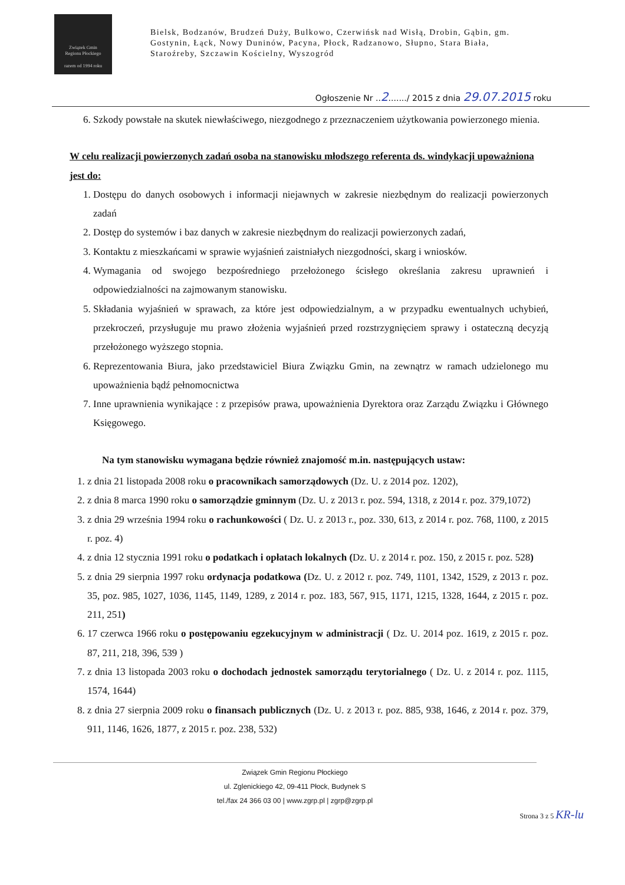Związek Gmin
Regionu Płockiego
razem od 1994 roku
Bielsk, Bodzanów, Brudzeń Duży, Bulkowo, Czerwińsk nad Wisłą, Drobin, Gąbin, gm. Gostynin, Łąck, Nowy Duninów, Pacyna, Płock, Radzanowo, Słupno, Stara Biała, Staroźreby, Szczawin Kościelny, Wyszogród
Ogłoszenie Nr ..2......./ 2015 z dnia 29.07.2015 roku
6. Szkody powstałe na skutek niewłaściwego, niezgodnego z przeznaczeniem użytkowania powierzonego mienia.
W celu realizacji powierzonych zadań osoba na stanowisku młodszego referenta ds. windykacji upoważniona jest do:
1. Dostępu do danych osobowych i informacji niejawnych w zakresie niezbędnym do realizacji powierzonych zadań
2. Dostęp do systemów i baz danych w zakresie niezbędnym do realizacji powierzonych zadań,
3. Kontaktu z mieszkańcami w sprawie wyjaśnień zaistniałych niezgodności, skarg i wniosków.
4. Wymagania od swojego bezpośredniego przełożonego ścisłego określania zakresu uprawnień i odpowiedzialności na zajmowanym stanowisku.
5. Składania wyjaśnień w sprawach, za które jest odpowiedzialnym, a w przypadku ewentualnych uchybień, przekroczeń, przysługuje mu prawo złożenia wyjaśnień przed rozstrzygnięciem sprawy i ostateczną decyzją przełożonego wyższego stopnia.
6. Reprezentowania Biura, jako przedstawiciel Biura Związku Gmin, na zewnątrz w ramach udzielonego mu upoważnienia bądź pełnomocnictwa
7. Inne uprawnienia wynikające : z przepisów prawa, upoważnienia Dyrektora oraz Zarządu Związku i Głównego Księgowego.
Na tym stanowisku wymagana będzie również znajomość m.in. następujących ustaw:
1. z dnia 21 listopada 2008 roku o pracownikach samorządowych (Dz. U. z 2014 poz. 1202),
2. z dnia 8 marca 1990 roku o samorządzie gminnym (Dz. U. z 2013 r. poz. 594, 1318, z 2014 r. poz. 379,1072)
3. z dnia 29 września 1994 roku o rachunkowości ( Dz. U. z 2013 r., poz. 330, 613, z 2014 r. poz. 768, 1100, z 2015 r. poz. 4)
4. z dnia 12 stycznia 1991 roku o podatkach i opłatach lokalnych (Dz. U. z 2014 r. poz. 150, z 2015 r. poz. 528)
5. z dnia 29 sierpnia 1997 roku ordynacja podatkowa (Dz. U. z 2012 r. poz. 749, 1101, 1342, 1529, z 2013 r. poz. 35, poz. 985, 1027, 1036, 1145, 1149, 1289, z 2014 r. poz. 183, 567, 915, 1171, 1215, 1328, 1644, z 2015 r. poz. 211, 251)
6. 17 czerwca 1966 roku o postępowaniu egzekucyjnym w administracji ( Dz. U. 2014 poz. 1619, z 2015 r. poz. 87, 211, 218, 396, 539 )
7. z dnia 13 listopada 2003 roku o dochodach jednostek samorządu terytorialnego ( Dz. U. z 2014 r. poz. 1115, 1574, 1644)
8. z dnia 27 sierpnia 2009 roku o finansach publicznych (Dz. U. z 2013 r. poz. 885, 938, 1646, z 2014 r. poz. 379, 911, 1146, 1626, 1877, z 2015 r. poz. 238, 532)
Związek Gmin Regionu Płockiego
ul. Zglenickiego 42, 09-411 Płock, Budynek S
tel./fax 24 366 03 00 | www.zgrp.pl | zgrp@zgrp.pl
Strona 3 z 5 KR-lu